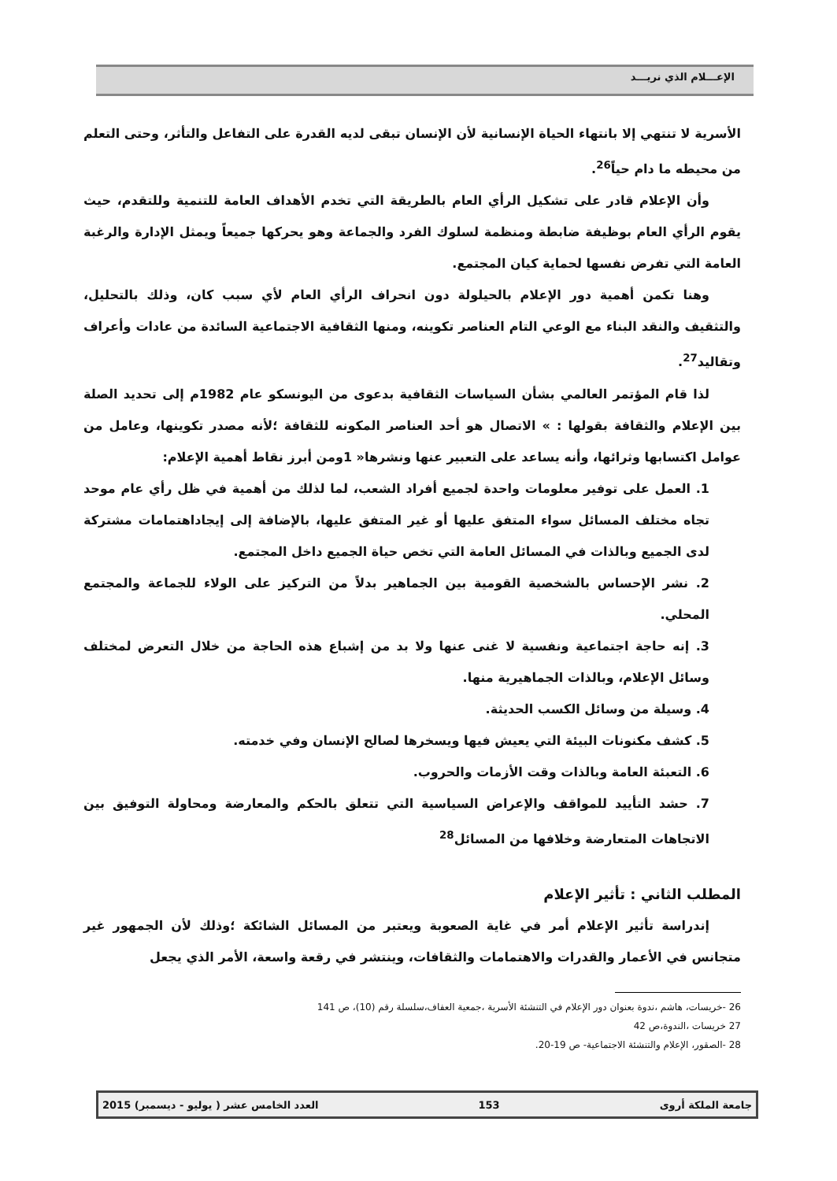الإعـــلام الذي نريـــد
الأسرية لا تنتهي إلا بانتهاء الحياة الإنسانية لأن الإنسان تبقى لديه القدرة على التفاعل والتأثر، وحتى التعلم من محيطه ما دام حياً<sup>26</sup>.
وأن الإعلام قادر على تشكيل الرأي العام بالطريقة التي تخدم الأهداف العامة للتنمية وللتقدم، حيث يقوم الرأي العام بوظيفة ضابطة ومنظمة لسلوك الفرد والجماعة وهو يحركها جميعاً ويمثل الإدارة والرغبة العامة التي تفرض نفسها لحماية كيان المجتمع.
وهنا تكمن أهمية دور الإعلام بالحيلولة دون انحراف الرأي العام لأي سبب كان، وذلك بالتحليل، والتثقيف والنقد البناء مع الوعي التام العناصر تكوينه، ومنها الثقافية الاجتماعية السائدة من عادات وأعراف وتقاليد<sup>27</sup>.
لذا قام المؤتمر العالمي بشأن السياسات الثقافية بدعوى من اليونسكو عام 1982م إلى تحديد الصلة بين الإعلام والثقافة بقولها : » الاتصال هو أحد العناصر المكونه للثقافة ؛لأنه مصدر تكوينها، وعامل من عوامل اكتسابها وثرائها، وأنه يساعد على التعبير عنها ونشرها« 1ومن أبرز نقاط أهمية الإعلام:
1. العمل على توفير معلومات واحدة لجميع أفراد الشعب، لما لذلك من أهمية في ظل رأي عام موحد تجاه مختلف المسائل سواء المتفق عليها أو غير المتفق عليها، بالإضافة إلى إيجاداهتمامات مشتركة لدى الجميع وبالذات في المسائل العامة التي تخص حياة الجميع داخل المجتمع.
2. نشر الإحساس بالشخصية القومية بين الجماهير بدلاً من التركيز على الولاء للجماعة والمجتمع المحلي.
3. إنه حاجة اجتماعية ونفسية لا غنى عنها ولا بد من إشباع هذه الحاجة من خلال التعرض لمختلف وسائل الإعلام، وبالذات الجماهيرية منها.
4. وسيلة من وسائل الكسب الحديثة.
5. كشف مكنونات البيئة التي يعيش فيها ويسخرها لصالح الإنسان وفي خدمته.
6. التعبئة العامة وبالذات وقت الأزمات والحروب.
7. حشد التأييد للمواقف والإعراض السياسية التي تتعلق بالحكم والمعارضة ومحاولة التوفيق بين الاتجاهات المتعارضة وخلافها من المسائل<sup>28</sup>
المطلب الثاني : تأثير الإعلام
إندراسة تأثير الإعلام أمر في غاية الصعوبة ويعتبر من المسائل الشائكة ؛وذلك لأن الجمهور غير متجانس في الأعمار والقدرات والاهتمامات والثقافات، وينتشر في رقعة واسعة، الأمر الذي يجعل
26 -خريسات، هاشم ،ندوة بعنوان دور الإعلام في التنشئة الأسرية ،جمعية العفاف،سلسلة رقم (10)، ص 141
27 خريسات ،الندوة،ص 42
28 -الصقور، الإعلام والتنشئة الاجتماعية- ص 19-20.
جامعة الملكة أروى 153 العدد الخامس عشر ( يوليو - ديسمبر) 2015